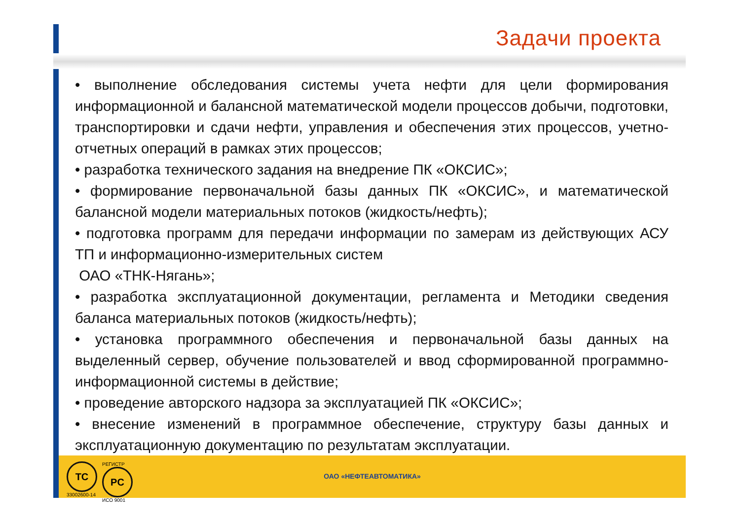Задачи проекта
• выполнение обследования системы учета нефти для цели формирования информационной и балансной математической модели процессов добычи, подготовки, транспортировки и сдачи нефти, управления и обеспечения этих процессов, учетно-отчетных операций в рамках этих процессов;
• разработка технического задания на внедрение ПК «ОКСИС»;
• формирование первоначальной базы данных ПК «ОКСИС», и математической балансной модели материальных потоков (жидкость/нефть);
• подготовка программ для передачи информации по замерам из действующих АСУ ТП и информационно-измерительных систем
ОАО «ТНК-Нягань»;
• разработка эксплуатационной документации, регламента и Методики сведения баланса материальных потоков (жидкость/нефть);
• установка программного обеспечения и первоначальной базы данных на выделенный сервер, обучение пользователей и ввод сформированной программно-информационной системы в действие;
• проведение авторского надзора за эксплуатацией ПК «ОКСИС»;
• внесение изменений в программное обеспечение, структуру базы данных и эксплуатационную документацию по результатам эксплуатации.
TC
33002600-14
РЕГИСТР
PC
ИСО 9001
ОАО «НЕФТЕАВТОМАТИКА»